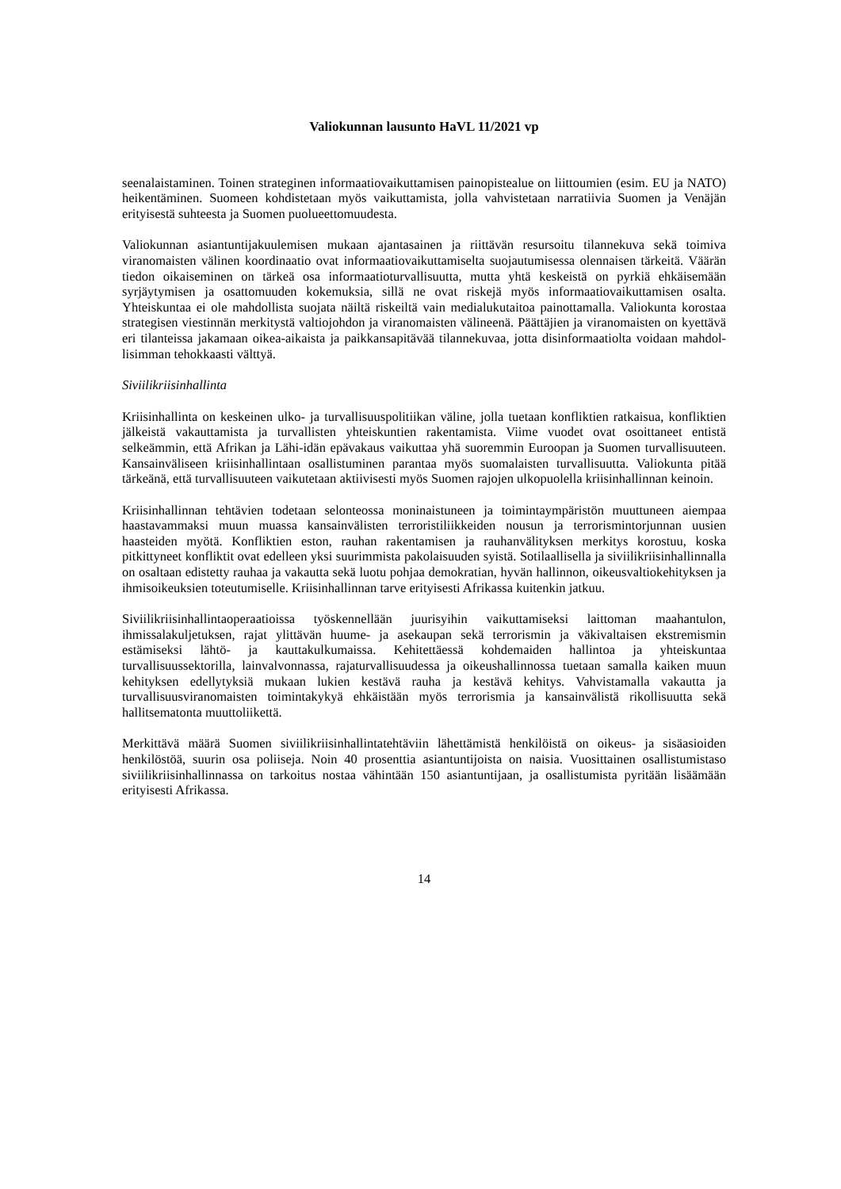Valiokunnan lausunto HaVL 11/2021 vp
seenalaistaminen. Toinen strateginen informaatiovaikuttamisen painopistealue on liittoumien (esim. EU ja NATO) heikentäminen. Suomeen kohdistetaan myös vaikuttamista, jolla vahviste­taan narratiivia Suomen ja Venäjän erityisestä suhteesta ja Suomen puolueettomuudesta.
Valiokunnan asiantuntijakuulemisen mukaan ajantasainen ja riittävän resursoitu tilannekuva sekä toimiva viranomaisten välinen koordinaatio ovat informaatiovaikuttamiselta suojautumisessa olennaisen tärkeitä. Väärän tiedon oikaiseminen on tärkeä osa informaatioturvallisuutta, mutta yhtä keskeistä on pyrkiä ehkäisemään syrjäytymisen ja osattomuuden kokemuksia, sillä ne ovat riskejä myös informaatiovaikuttamisen osalta. Yhteiskuntaa ei ole mahdollista suojata näiltä ris­keiltä vain medialukutaitoa painottamalla. Valiokunta korostaa strategisen viestinnän merkitystä valtiojohdon ja viranomaisten välineenä. Päättäjien ja viranomaisten on kyettävä eri tilanteissa ja­kamaan oikea-aikaista ja paikkansapitävää tilannekuvaa, jotta disinformaatiolta voidaan mahdol­lisimman tehokkaasti välttyä.
Siviilikriisinhallinta
Kriisinhallinta on keskeinen ulko- ja turvallisuuspolitiikan väline, jolla tuetaan konfliktien ratkai­sua, konfliktien jälkeistä vakauttamista ja turvallisten yhteiskuntien rakentamista. Viime vuodet ovat osoittaneet entistä selkeämmin, että Afrikan ja Lähi-idän epävakaus vaikuttaa yhä suorem­min Euroopan ja Suomen turvallisuuteen. Kansainväliseen kriisinhallintaan osallistuminen pa­rantaa myös suomalaisten turvallisuutta. Valiokunta pitää tärkeänä, että turvallisuuteen vaikute­taan aktiivisesti myös Suomen rajojen ulkopuolella kriisinhallinnan keinoin.
Kriisinhallinnan tehtävien todetaan selonteossa moninaistuneen ja toimintaympäristön muuttu­neen aiempaa haastavammaksi muun muassa kansainvälisten terroristiliikkeiden nousun ja terro­rismintorjunnan uusien haasteiden myötä. Konfliktien eston, rauhan rakentamisen ja rauhanväli­tyksen merkitys korostuu, koska pitkittyneet konfliktit ovat edelleen yksi suurimmista pakolai­suuden syistä. Sotilaallisella ja siviilikriisinhallinnalla on osaltaan edistetty rauhaa ja vakautta sekä luotu pohjaa demokratian, hyvän hallinnon, oikeusvaltiokehityksen ja ihmisoikeuksien to­teutumiselle. Kriisinhallinnan tarve erityisesti Afrikassa kuitenkin jatkuu.
Siviilikriisinhallintaoperaatioissa työskennellään juurisyihin vaikuttamiseksi laittoman maahan­tulon, ihmissalakuljetuksen, rajat ylittävän huume- ja asekaupan sekä terrorismin ja väkivaltai­sen ekstremismin estämiseksi lähtö- ja kauttakulkumaissa. Kehitettäessä kohdemaiden hallintoa ja yhteiskuntaa turvallisuussektorilla, lainvalvonnassa, rajaturvallisuudessa ja oikeushallinnossa tuetaan samalla kaiken muun kehityksen edellytyksiä mukaan lukien kestävä rauha ja kestävä ke­hitys. Vahvistamalla vakautta ja turvallisuusviranomaisten toimintakykyä ehkäistään myös terro­rismia ja kansainvälistä rikollisuutta sekä hallitsematonta muuttoliikettä.
Merkittävä määrä Suomen siviilikriisinhallintatehtäviin lähettämistä henkilöistä on oikeus- ja si­säasioiden henkilöstöä, suurin osa poliiseja. Noin 40 prosenttia asiantuntijoista on naisia. Vuosit­tainen osallistumistaso siviilikriisinhallinnassa on tarkoitus nostaa vähintään 150 asiantuntijaan, ja osallistumista pyritään lisäämään erityisesti Afrikassa.
14